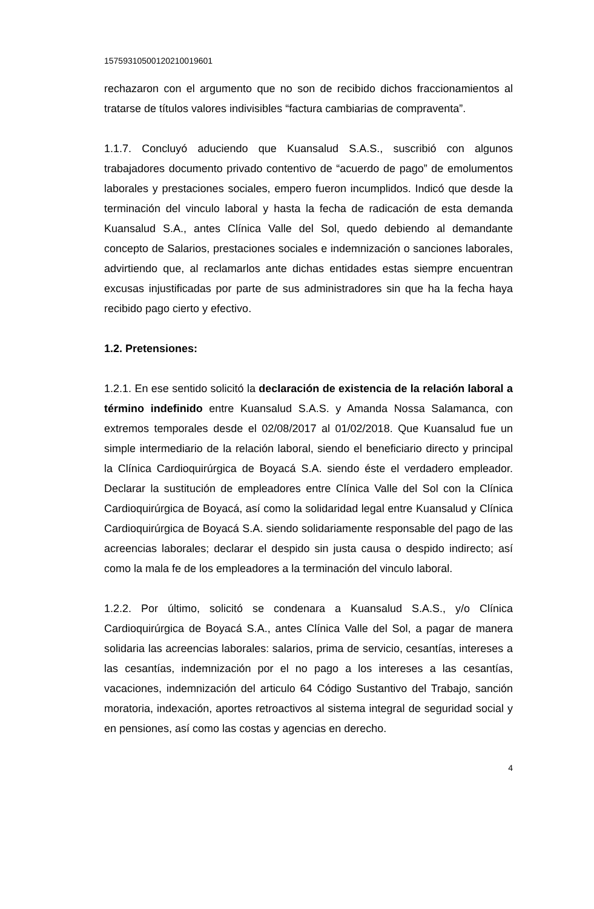15759310500120210019601
rechazaron con el argumento que no son de recibido dichos fraccionamientos al tratarse de títulos valores indivisibles “factura cambiarias de compraventa”.
1.1.7. Concluyó aduciendo que Kuansalud S.A.S., suscribió con algunos trabajadores documento privado contentivo de “acuerdo de pago” de emolumentos laborales y prestaciones sociales, empero fueron incumplidos. Indicó que desde la terminación del vinculo laboral y hasta la fecha de radicación de esta demanda Kuansalud S.A., antes Clínica Valle del Sol, quedo debiendo al demandante concepto de Salarios, prestaciones sociales e indemnización o sanciones laborales, advirtiendo que, al reclamarlos ante dichas entidades estas siempre encuentran excusas injustificadas por parte de sus administradores sin que ha la fecha haya recibido pago cierto y efectivo.
1.2. Pretensiones:
1.2.1. En ese sentido solicitó la declaración de existencia de la relación laboral a término indefinido entre Kuansalud S.A.S. y Amanda Nossa Salamanca, con extremos temporales desde el 02/08/2017 al 01/02/2018. Que Kuansalud fue un simple intermediario de la relación laboral, siendo el beneficiario directo y principal la Clínica Cardioquirúrgica de Boyacá S.A. siendo éste el verdadero empleador. Declarar la sustitución de empleadores entre Clínica Valle del Sol con la Clínica Cardioquirúrgica de Boyacá, así como la solidaridad legal entre Kuansalud y Clínica Cardioquirúrgica de Boyacá S.A. siendo solidariamente responsable del pago de las acreencias laborales; declarar el despido sin justa causa o despido indirecto; así como la mala fe de los empleadores a la terminación del vinculo laboral.
1.2.2. Por último, solicitó se condenara a Kuansalud S.A.S., y/o Clínica Cardioquirúrgica de Boyacá S.A., antes Clínica Valle del Sol, a pagar de manera solidaria las acreencias laborales: salarios, prima de servicio, cesantías, intereses a las cesantías, indemnización por el no pago a los intereses a las cesantías, vacaciones, indemnización del articulo 64 Código Sustantivo del Trabajo, sanción moratoria, indexación, aportes retroactivos al sistema integral de seguridad social y en pensiones, así como las costas y agencias en derecho.
4